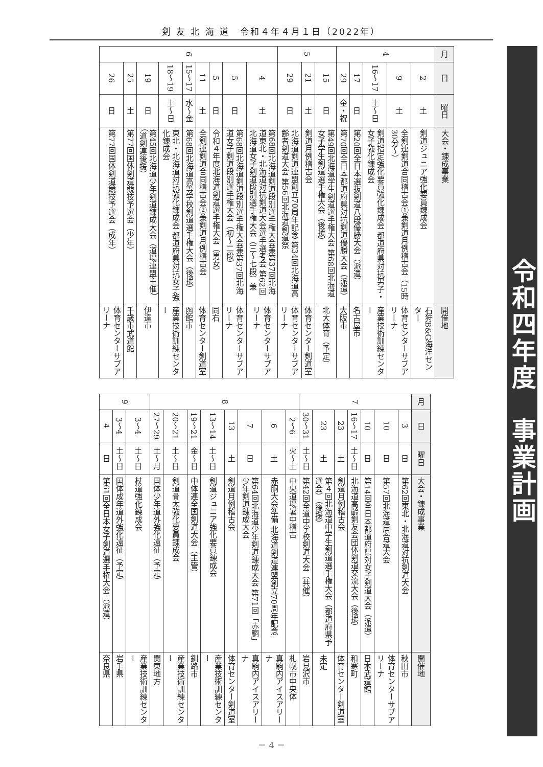剣 友 北 海 道　令和４年４月１日（2022年）
令和四年度　事業計画
| 月 | 日 | 曜日 | 大会・錬成事業 | 開催地 |
| --- | --- | --- | --- | --- |
| 4 | 2 | 土 | 剣道ジュニア強化要員錬成会 | 石狩B&G海洋センター |
| | 9 | 土 | 全剣連剣道合同稽古会①兼剣道月例稽古会（15時30分～） | 体育センターサブアリーナ |
| | 16～17 | 土～日 | 剣道指定強化要員強化錬成会 都道府県対抗男子・女子強化錬成会 | 産業技術訓練センター |
| | 17 | 日 | 第20回全日本選抜剣道八段優勝大会（派遣） | 名古屋市 |
| | 29 | 金・祝 | 第70回全日本都道府県対抗剣道優勝大会（派遣） | 大阪市 |
| 5 | 15 | 日 | 第49回北海道学生剣道選手権大会 第68回北海道女子学生剣道選手権大会（後援） | 北大体育（予定） |
| | 21 | 土 | 剣道月例稽古会 | 体育センター剣道室 |
| | 29 | 日 | 北海道剣道連盟創立70周年記念 第34回北海道高齢者剣道大会 第56回北海道剣道祭 | 体育センターサブアリーナ |
| 6 | 4 | 土 | 第68回北海道剣道段別選手権大会兼第37回北海道東北・北海道対抗剣道大会選手選考会 第62回北海道女子剣道段別選手権大会（三～七段）兼 | 体育センターサブアリーナ |
| | 5 | 日 | 第68回北海道剣道段別選手権大会兼第37回北海道女子剣道段別選手権大会（初～二段） | 体育センターサブアリーナ |
| | 5 | 日 | 令和４年度北海道剣道選手権大会（男女） | 同右 |
| | 11 | 土 | 全剣連剣道合同稽古会②兼剣道月例稽古会 | 体育センター剣道室 |
| | 15～17 | 水～金 | 第68回北海道高等学校剣道選手権大会（後援） | 函館市 |
| | 18～19 | 土～日 | 東北・北海道対抗強化錬成会 都道府県対抗女子強化錬成会 | 産業技術訓練センター |
| | 19 | 日 | 第45回北海道少年剣道錬成大会（道場連盟主催）（道剣連後援） | 伊達市 |
| | 25 | 土 | 第77回国体剣道競技予選会（少年） | 千歳市武道館 |
| | 26 | 日 | 第77回国体剣道競技予選会（成年） | 体育センターサブアリーナ |
| 月 | 日 | 曜日 | 大会・錬成事業 | 開催地 |
| --- | --- | --- | --- | --- |
| 7 | 3 | 日 | 第62回東北・北海道対抗剣道大会 | 秋田市 |
| | 10 | 日 | 第57回北海道居合道大会 | 体育センターサブアリーナ |
| | 10 | 日 | 第14回全日本都道府県対女子剣道大会（派遣） | 日本武道館 |
| | 16～17 | 土～日 | 北海道高齢剣友会団体剣道交流大会（後援） | 和寒町 |
| | 23 | 土 | 剣道月例稽古会 | 体育センター剣道室 |
| | 23 | 土 | 第４回北海道中学生剣道選手権大会（都道府県予選会）（後援） | 未定 |
| | 30～31 | 土～日 | 第42回全道中学校剣道大会（共催） | 岩見沢市 |
| 8 | 2～6 | 火～土 | 中央道場暑中稽古 | 札幌市中央体 |
| | 6 | 土 | 赤胴大会準備 北海道剣道連盟創立70周年記念 | 真駒内アイスアリーナ |
| | 7 | 日 | 第64回北海道少年剣道錬成大会 第71回「赤胴」少年剣道錬成大会 | 真駒内アイスアリーナ |
| | 13 | 土 | 剣道月例稽古会 | 体育センター剣道室 |
| | 13～14 | 土～日 | 剣道ジュニア強化要員錬成会 | 産業技術訓練センター |
| | 19～21 | 金～日 | 中体連全国剣道大会（主管） | 釧路市 |
| | 20～21 | 土～日 | 剣道骨太強化要員錬成会 | 産業技術訓練センター |
| | 27～29 | 土～月 | 国体少年道外強化遠征（予定） | 関東地方 |
| 9 | 3～4 | 土～日 | 杖道強化錬成会 | 産業技術訓練センター |
| | 3～4 | 土～日 | 国体成年道外強化遠征（予定） | 岩手県 |
| | 4 | 日 | 第61回全日本女子剣道選手権大会（派遣） | 奈良県 |
－ 4 －